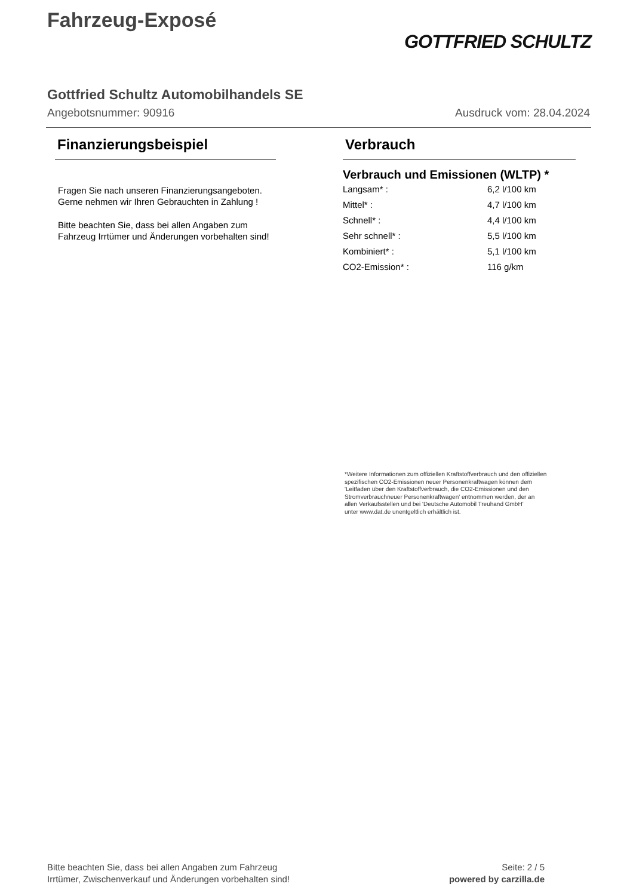Fahrzeug-Exposé
GOTTFRIED SCHULTZ
Gottfried Schultz Automobilhandels SE
Angebotsnummer: 90916 Ausdruck vom: 28.04.2024
Finanzierungsbeispiel
Fragen Sie nach unseren Finanzierungsangeboten.
Gerne nehmen wir Ihren Gebrauchten in Zahlung !
Bitte beachten Sie, dass bei allen Angaben zum Fahrzeug Irrtümer und Änderungen vorbehalten sind!
Verbrauch
Verbrauch und Emissionen (WLTP) *
| Langsam* : | 6,2 l/100 km |
| Mittel* : | 4,7 l/100 km |
| Schnell* : | 4,4 l/100 km |
| Sehr schnell* : | 5,5 l/100 km |
| Kombiniert* : | 5,1 l/100 km |
| CO2-Emission* : | 116 g/km |
*Weitere Informationen zum offiziellen Kraftstoffverbrauch und den offiziellen
spezifischen CO2-Emissionen neuer Personenkraftwagen können dem
'Leitfaden über den Kraftstoffverbrauch, die CO2-Emissionen und den
Stromverbrauchneuer Personenkraftwagen' entnommen werden, der an
allen Verkaufsstellen und bei 'Deutsche Automobil Treuhand GmbH'
unter www.dat.de unentgeltlich erhältlich ist.
Bitte beachten Sie, dass bei allen Angaben zum Fahrzeug
Irrtümer, Zwischenverkauf und Änderungen vorbehalten sind!
Seite: 2 / 5
powered by carzilla.de